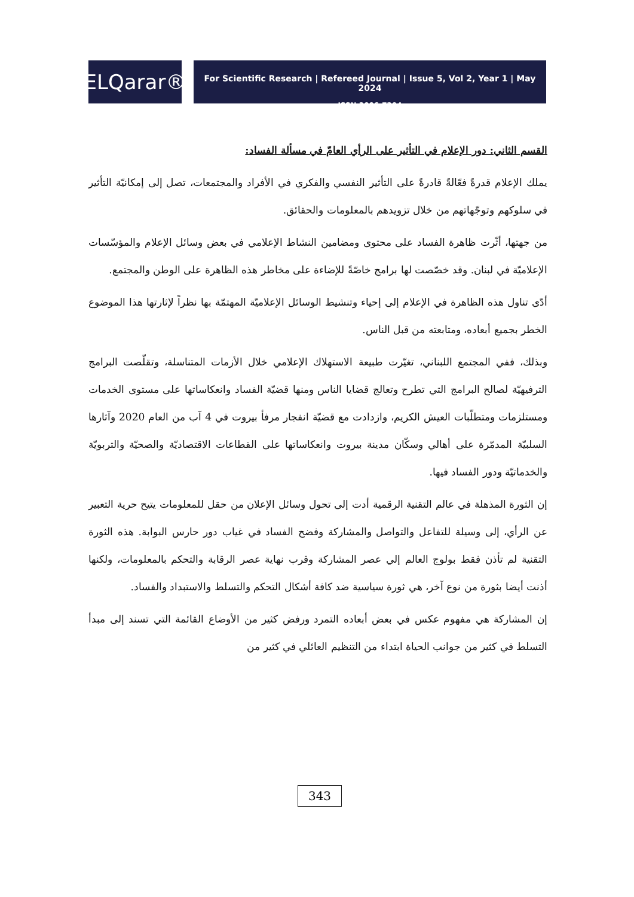ELQarar®
For Scientific Research | Refereed Journal | Issue 5, Vol 2, Year 1 | May 2024
ISSN 3006-7294
القسم الثاني: دور الإعلام في التأثير على الرأي العامّ في مسألة الفساد:
يملك الإعلام قدرةً فعّالةً قادرةً على التأثير النفسي والفكري في الأفراد والمجتمعات، تصل إلى إمكانيّة التأثير في سلوكهم وتوجّهاتهم من خلال تزويدهم بالمعلومات والحقائق.
من جهتها، أثّرت ظاهرة الفساد على محتوى ومضامين النشاط الإعلامي في بعض وسائل الإعلام والمؤسّسات الإعلاميّة في لبنان. وقد خصّصت لها برامج خاصّةً للإضاءة على مخاطر هذه الظاهرة على الوطن والمجتمع.
أدّى تناول هذه الظاهرة في الإعلام إلى إحياء وتنشيط الوسائل الإعلاميّة المهتمّة بها نظراً لإثارتها هذا الموضوع الخطر بجميع أبعاده، ومتابعته من قبل الناس.
وبذلك، ففي المجتمع اللبناني، تغيّرت طبيعة الاستهلاك الإعلامي خلال الأزمات المتناسلة، وتقلّصت البرامج الترفيهيّة لصالح البرامج التي تطرح وتعالج قضايا الناس ومنها قضيّة الفساد وانعكاساتها على مستوى الخدمات ومستلزمات ومتطلّبات العيش الكريم، وازدادت مع قضيّة انفجار مرفأ بيروت في 4 آب من العام 2020 وآثارها السلبيّة المدمّرة على أهالي وسكّان مدينة بيروت وانعكاساتها على القطاعات الاقتصاديّة والصحيّة والتربويّة والخدماتيّة ودور الفساد فيها.
إن الثورة المذهلة في عالم التقنية الرقمية أدت إلى تحول وسائل الإعلان من حقل للمعلومات يتيح حرية التعبير عن الرأي، إلى وسيلة للتفاعل والتواصل والمشاركة وفضح الفساد في غياب دور حارس البوابة. هذه الثورة التقنية لم تأذن فقط بولوج العالم إلي عصر المشاركة وقرب نهاية عصر الرقابة والتحكم بالمعلومات، ولكنها أذنت أيضا بثورة من نوع آخر، هي ثورة سياسية ضد كافة أشكال التحكم والتسلط والاستبداد والفساد.
إن المشاركة هي مفهوم عكس في بعض أبعاده التمرد ورفض كثير من الأوضاع القائمة التي تسند إلى مبدأ التسلط في كثير من جوانب الحياة ابتداء من التنظيم العائلي في كثير من
343